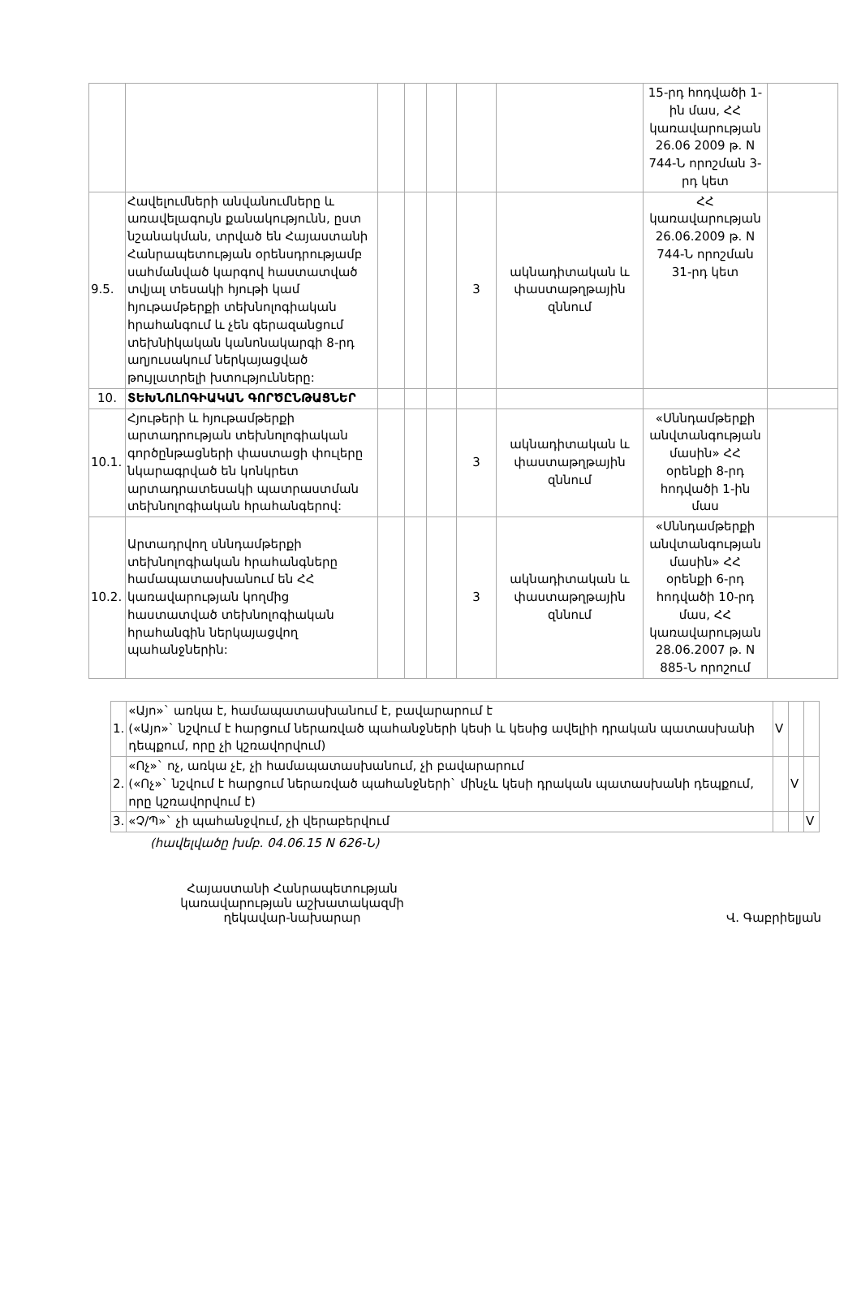| | | | | | | | 15-րդ հոդվածի 1-ին մաս, ՀՀ կառավարության 26.06 2009 թ. N 744-Ն որոշման 3-րդ կետ | |
| 9.5. | Հավելումների անվանումները և առավելագույն քանակությունն, ըստ նշանակման, տրված են Հայաստանի Հանրապետության օրենսդրությամբ սահմանված կարգով հաստատված տվյալ տեսակի հյութի կամ հյութամթերքի տեխնոլոգիական հրահանգում և չեն գերազանցում տեխնիկական կանոնակարգի 8-րդ աղյուսակում ներկայացված թույլատրելի խտությունները: | | | | 3 | ակնադիտական և փաստաթղթային զննում | ՀՀ կառավարության 26.06.2009 թ. N 744-Ն որոշման 31-րդ կետ | |
| 10. | ՏԵԽՆՈԼՈԳԻԱԿԱՆ ԳՈՐԾԸՆԹԱՑՆԵՐ | | | | | | | |
| 10.1. | Հյութերի և հյութամթերքի արտադրության տեխնոլոգիական գործընթացների փաստացի փուլերը նկարագրված են կոնկրետ արտադրատեսակի պատրաստման տեխնոլոգիական հրահանգերով: | | | | 3 | ակնադիտական և փաստաթղթային զննում | «Սննդամթերքի անվտանգության մասին» ՀՀ օրենքի 8-րդ հոդվածի 1-ին մաս | |
| 10.2. | Արտադրվող սննդամթերքի տեխնոլոգիական հրահանգները համապատասխանում են ՀՀ կառավարության կողմից հաստատված տեխնոլոգիական հրահանգին ներկայացվող պահանջներին: | | | | 3 | ակնադիտական և փաստաթղթային զննում | «Սննդամթերքի անվտանգության մասին» ՀՀ օրենքի 6-րդ հոդվածի 10-րդ մաս, ՀՀ կառավարության 28.06.2007 թ. N 885-Ն որոշում | |
| 1. | «Այո»` առկա է, համապատասխանում է, բավարարում է («Այո»` նշվում է հարցում ներառված պահանջների կեսի և կեսից ավելիի դրական պատասխանի դեպքում, որը չի կշռավորվում) | V | | |
| 2. | «Ոչ»` ոչ, առկա չէ, չի համապատասխանում, չի բավարարում («Ոչ»` նշվում է հարցում ներառված պահանջների` մինչև կեսի դրական պատասխանի դեպքում, որը կշռավորվում է) | | V | |
| 3. | «Չ/Պ»` չի պահանջվում, չի վերաբերվում | | | V |
(հավելվածը խմբ. 04.06.15 N 626-Ն)
Հայաստանի Հանրապետության կառավարության աշխատակազմի ղեկավար-նախարար
Վ. Գաբրիելյան